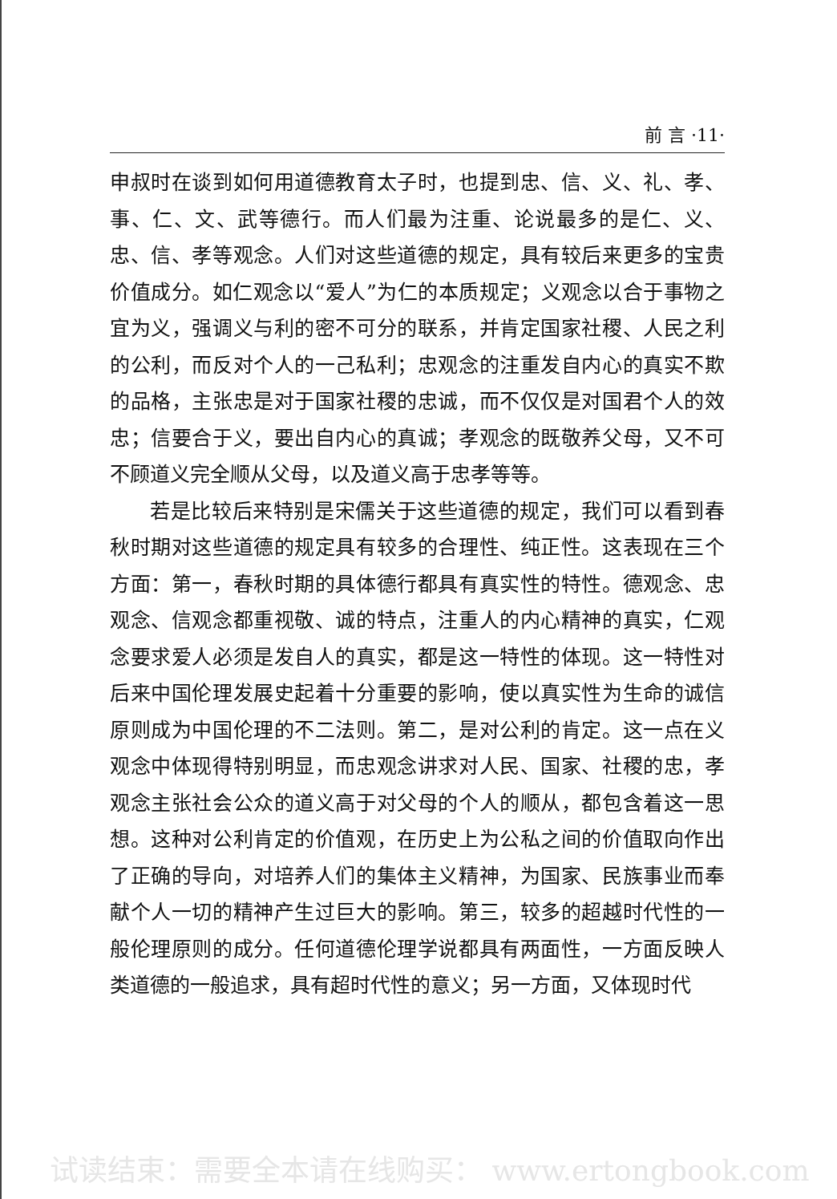前 言 ·11·
申叔时在谈到如何用道德教育太子时，也提到忠、信、义、礼、孝、事、仁、文、武等德行。而人们最为注重、论说最多的是仁、义、忠、信、孝等观念。人们对这些道德的规定，具有较后来更多的宝贵价值成分。如仁观念以“爱人”为仁的本质规定；义观念以合于事物之宜为义，强调义与利的密不可分的联系，并肯定国家社稷、人民之利的公利，而反对个人的一己私利；忠观念的注重发自内心的真实不欺的品格，主张忠是对于国家社稷的忠诚，而不仅仅是对国君个人的效忠；信要合于义，要出自内心的真诚；孝观念的既敬养父母，又不可不顾道义完全顺从父母，以及道义高于忠孝等等。
若是比较后来特别是宋儒关于这些道德的规定，我们可以看到春秋时期对这些道德的规定具有较多的合理性、纯正性。这表现在三个方面：第一，春秋时期的具体德行都具有真实性的特性。德观念、忠观念、信观念都重视敬、诚的特点，注重人的内心精神的真实，仁观念要求爱人必须是发自人的真实，都是这一特性的体现。这一特性对后来中国伦理发展史起着十分重要的影响，使以真实性为生命的诚信原则成为中国伦理的不二法则。第二，是对公利的肯定。这一点在义观念中体现得特别明显，而忠观念讲求对人民、国家、社稷的忠，孝观念主张社会公众的道义高于对父母的个人的顺从，都包含着这一思想。这种对公利肯定的价值观，在历史上为公私之间的价值取向作出了正确的导向，对培养人们的集体主义精神，为国家、民族事业而奉献个人一切的精神产生过巨大的影响。第三，较多的超越时代性的一般伦理原则的成分。任何道德伦理学说都具有两面性，一方面反映人类道德的一般追求，具有超时代性的意义；另一方面，又体现时代
试读结束：需要全本请在线购买： www.ertongbook.com